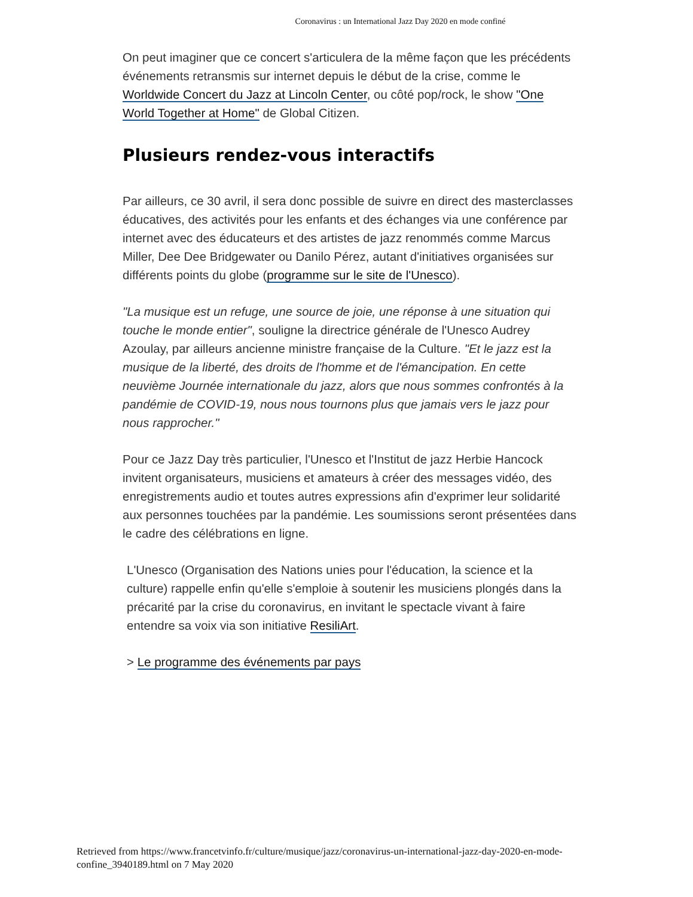Coronavirus : un International Jazz Day 2020 en mode confiné
On peut imaginer que ce concert s'articulera de la même façon que les précédents événements retransmis sur internet depuis le début de la crise, comme le Worldwide Concert du Jazz at Lincoln Center, ou côté pop/rock, le show "One World Together at Home" de Global Citizen.
Plusieurs rendez-vous interactifs
Par ailleurs, ce 30 avril, il sera donc possible de suivre en direct des masterclasses éducatives, des activités pour les enfants et des échanges via une conférence par internet avec des éducateurs et des artistes de jazz renommés comme Marcus Miller, Dee Dee Bridgewater ou Danilo Pérez, autant d'initiatives organisées sur différents points du globe (programme sur le site de l'Unesco).
"La musique est un refuge, une source de joie, une réponse à une situation qui touche le monde entier", souligne la directrice générale de l'Unesco Audrey Azoulay, par ailleurs ancienne ministre française de la Culture. "Et le jazz est la musique de la liberté, des droits de l'homme et de l'émancipation. En cette neuvième Journée internationale du jazz, alors que nous sommes confrontés à la pandémie de COVID-19, nous nous tournons plus que jamais vers le jazz pour nous rapprocher."
Pour ce Jazz Day très particulier, l'Unesco et l'Institut de jazz Herbie Hancock invitent organisateurs, musiciens et amateurs à créer des messages vidéo, des enregistrements audio et toutes autres expressions afin d'exprimer leur solidarité aux personnes touchées par la pandémie. Les soumissions seront présentées dans le cadre des célébrations en ligne.
L'Unesco (Organisation des Nations unies pour l'éducation, la science et la culture) rappelle enfin qu'elle s'emploie à soutenir les musiciens plongés dans la précarité par la crise du coronavirus, en invitant le spectacle vivant à faire entendre sa voix via son initiative ResiliArt.
> Le programme des événements par pays
Retrieved from https://www.francetvinfo.fr/culture/musique/jazz/coronavirus-un-international-jazz-day-2020-en-mode-confine_3940189.html on 7 May 2020